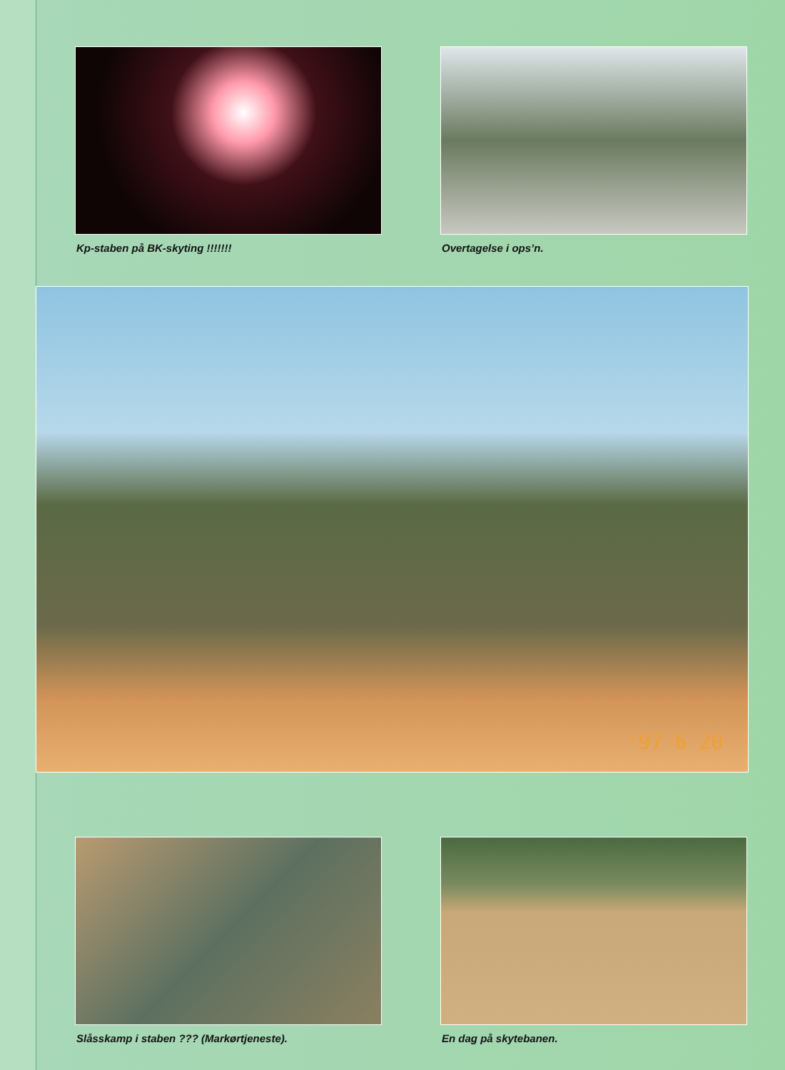Kp-staben på BK-skyting !!!!!!! Overtagelse i ops’n.
'97 6 20
Slåsskamp i staben ??? (Markørtjeneste). En dag på skytebanen.